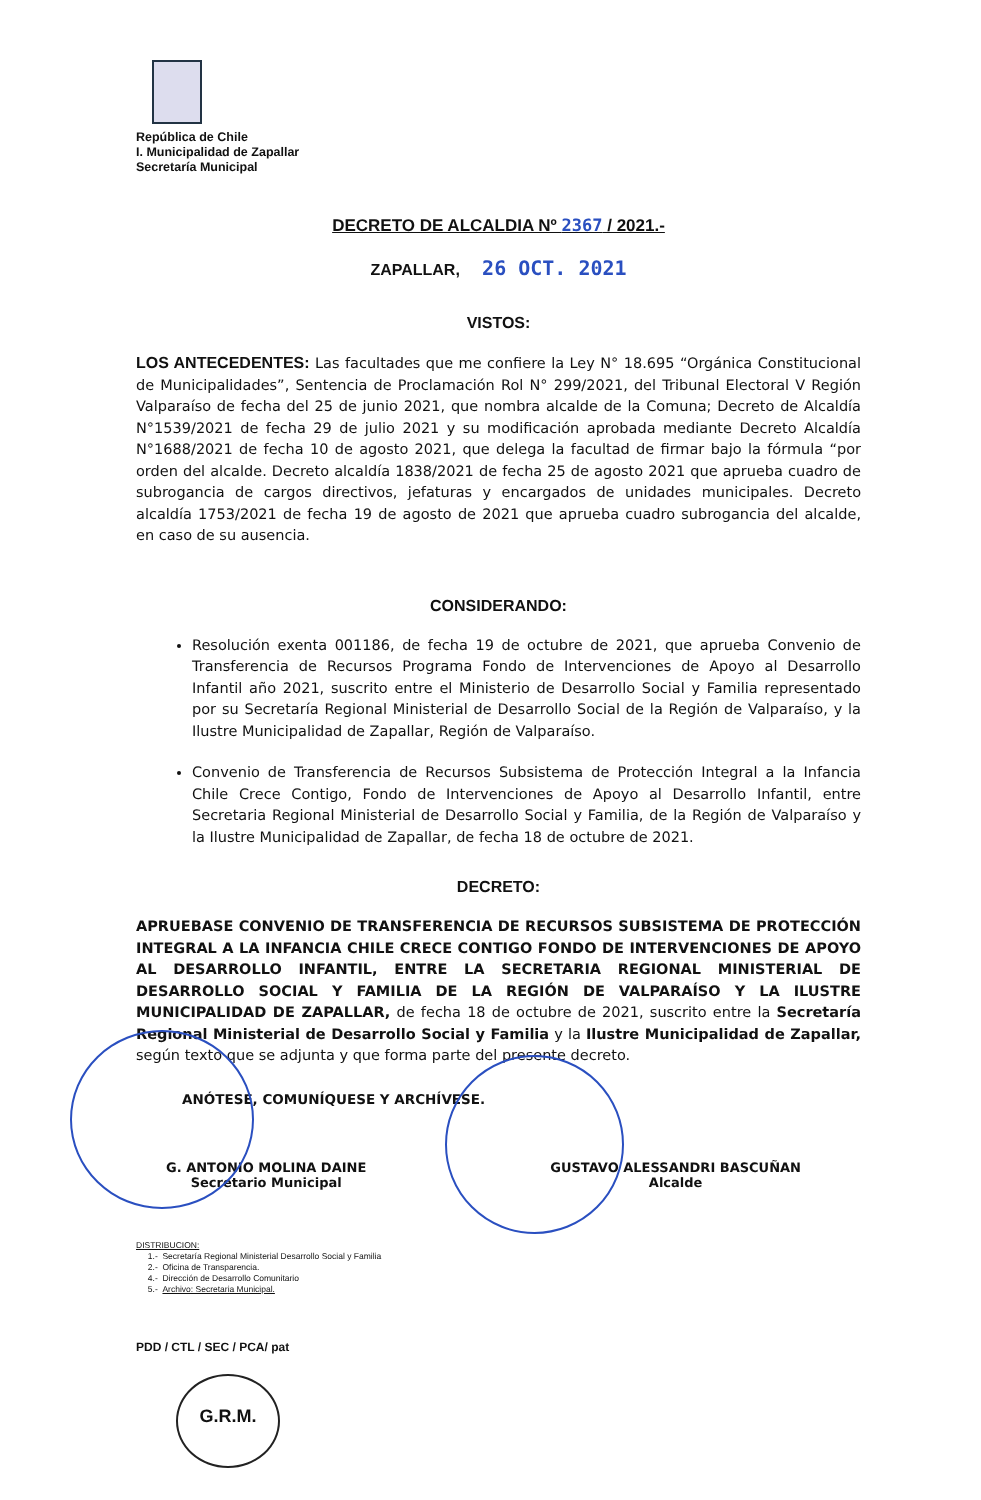República de Chile
I. Municipalidad de Zapallar
Secretaría Municipal
DECRETO DE ALCALDIA Nº 2367 / 2021.-
ZAPALLAR, 26 OCT. 2021
VISTOS:
LOS ANTECEDENTES: Las facultades que me confiere la Ley N° 18.695 “Orgánica Constitucional de Municipalidades”, Sentencia de Proclamación Rol N° 299/2021, del Tribunal Electoral V Región Valparaíso de fecha del 25 de junio 2021, que nombra alcalde de la Comuna; Decreto de Alcaldía N°1539/2021 de fecha 29 de julio 2021 y su modificación aprobada mediante Decreto Alcaldía N°1688/2021 de fecha 10 de agosto 2021, que delega la facultad de firmar bajo la fórmula “por orden del alcalde. Decreto alcaldía 1838/2021 de fecha 25 de agosto 2021 que aprueba cuadro de subrogancia de cargos directivos, jefaturas y encargados de unidades municipales. Decreto alcaldía 1753/2021 de fecha 19 de agosto de 2021 que aprueba cuadro subrogancia del alcalde, en caso de su ausencia.
CONSIDERANDO:
Resolución exenta 001186, de fecha 19 de octubre de 2021, que aprueba Convenio de Transferencia de Recursos Programa Fondo de Intervenciones de Apoyo al Desarrollo Infantil año 2021, suscrito entre el Ministerio de Desarrollo Social y Familia representado por su Secretaría Regional Ministerial de Desarrollo Social de la Región de Valparaíso, y la Ilustre Municipalidad de Zapallar, Región de Valparaíso.
Convenio de Transferencia de Recursos Subsistema de Protección Integral a la Infancia Chile Crece Contigo, Fondo de Intervenciones de Apoyo al Desarrollo Infantil, entre Secretaria Regional Ministerial de Desarrollo Social y Familia, de la Región de Valparaíso y la Ilustre Municipalidad de Zapallar, de fecha 18 de octubre de 2021.
DECRETO:
APRUEBASE CONVENIO DE TRANSFERENCIA DE RECURSOS SUBSISTEMA DE PROTECCIÓN INTEGRAL A LA INFANCIA CHILE CRECE CONTIGO FONDO DE INTERVENCIONES DE APOYO AL DESARROLLO INFANTIL, ENTRE LA SECRETARIA REGIONAL MINISTERIAL DE DESARROLLO SOCIAL Y FAMILIA DE LA REGIÓN DE VALPARAÍSO Y LA ILUSTRE MUNICIPALIDAD DE ZAPALLAR, de fecha 18 de octubre de 2021, suscrito entre la Secretaría Regional Ministerial de Desarrollo Social y Familia y la Ilustre Municipalidad de Zapallar, según texto que se adjunta y que forma parte del presente decreto.
ANÓTESE, COMUNÍQUESE Y ARCHÍVESE.
G. ANTONIO MOLINA DAINE
Secretario Municipal
GUSTAVO ALESSANDRI BASCUÑAN
Alcalde
DISTRIBUCION:
1.- Secretaría Regional Ministerial Desarrollo Social y Familia
2.- Oficina de Transparencia.
4.- Dirección de Desarrollo Comunitario
5.- Archivo: Secretaria Municipal.
PDD / CTL / SEC / PCA/ pat
G.R.M.